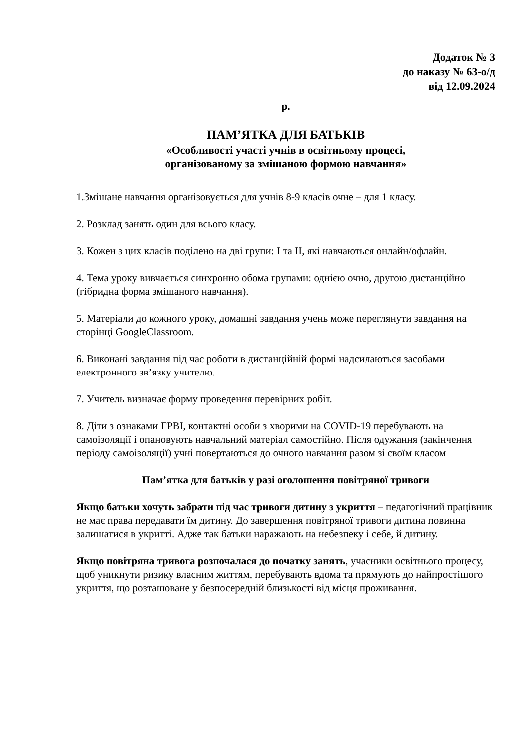Додаток № 3
до наказу № 63-о/д
від 12.09.2024
р.
ПАМ’ЯТКА ДЛЯ БАТЬКІВ
«Особливості участі учнів в освітньому процесі,
організованому за змішаною формою навчання»
1.Змішане навчання організовується для учнів 8-9 класів очне – для 1 класу.
2. Розклад занять один для всього класу.
3. Кожен з цих класів поділено на дві групи: І та ІІ, які навчаються онлайн/офлайн.
4. Тема уроку вивчається синхронно обома групами: однією очно, другою дистанційно (гібридна форма змішаного навчання).
5. Матеріали до кожного уроку, домашні завдання учень може переглянути завдання на сторінці GoogleClassroom.
6. Виконані завдання під час роботи в дистанційній формі надсилаються засобами електронного зв’язку учителю.
7. Учитель визначає форму проведення перевірних робіт.
8. Діти з ознаками ГРВІ, контактні особи з хворими на COVID-19 перебувають на самоізоляції і опановують навчальний матеріал самостійно. Після одужання (закінчення періоду самоізоляції) учні повертаються до очного навчання разом зі своїм класом
Пам’ятка для батьків у разі оголошення повітряної тривоги
Якщо батьки хочуть забрати під час тривоги дитину з укриття – педагогічний працівник не має права передавати їм дитину. До завершення повітряної тривоги дитина повинна залишатися в укритті. Адже так батьки наражають на небезпеку і себе, й дитину.
Якщо повітряна тривога розпочалася до початку занять, учасники освітнього процесу, щоб уникнути ризику власним життям, перебувають вдома та прямують до найпростішого укриття, що розташоване у безпосередній близькості від місця проживання.